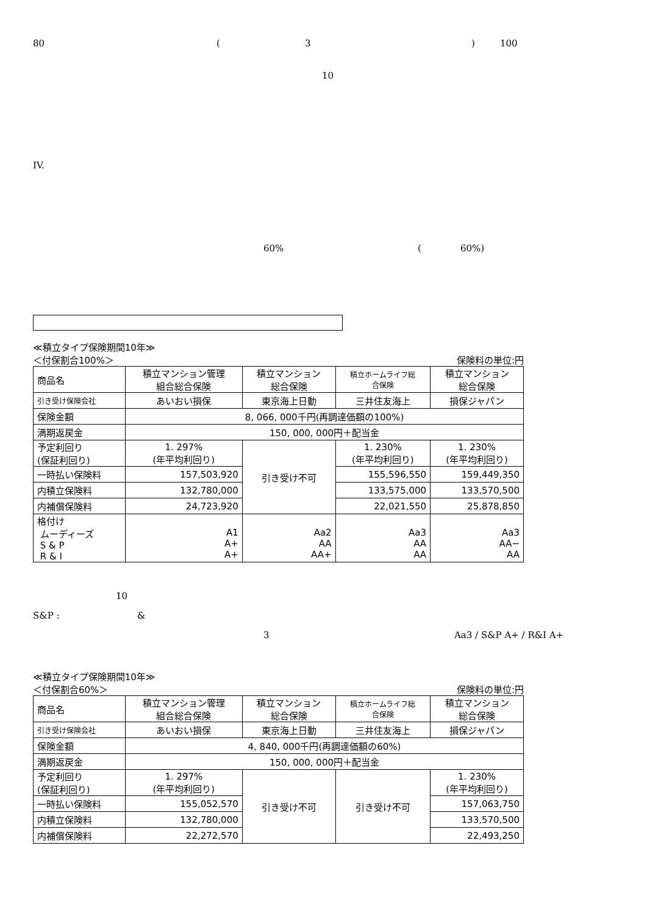80 ( 3 ) 100
10
IV.
60% ( 60%)
≪積立タイプ保険期間10年≫
＜付保割合100%＞ 保険料の単位:円
| 商品名 | 積立マンション管理 組合総合保険 | 積立マンション 総合保険 | 積立ホームライフ総 合保険 | 積立マンション 総合保険 |
| 引き受け保険会社 | あいおい損保 | 東京海上日動 | 三井住友海上 | 損保ジャパン |
| 保険金額 | 8, 066, 000千円(再調達価額の100%) | | | |
| 満期返戻金 | 150, 000, 000円＋配当金 | | | |
| 予定利回り (保証利回り) | 1. 297% (年平均利回り) | 引き受け不可 | 1. 230% (年平均利回り) | 1. 230% (年平均利回り) |
| 一時払い保険料 | 157,503,920 | | 155,596,550 | 159,449,350 |
| 内積立保険料 | 132,780,000 | | 133,575,000 | 133,570,500 |
| 内補償保険料 | 24,723,920 | | 22,021,550 | 25,878,850 |
| 格付け ムーディーズ S & P R & I | A1 A+ A+ | Aa2 AA AA+ | Aa3 AA AA | Aa3 AA− AA |
10
S&P : &
3 Aa3 / S&P A+ / R&I A+
≪積立タイプ保険期間10年≫
＜付保割合60%＞ 保険料の単位:円
| 商品名 | 積立マンション管理 組合総合保険 | 積立マンション 総合保険 | 積立ホームライフ総 合保険 | 積立マンション 総合保険 |
| 引き受け保険会社 | あいおい損保 | 東京海上日動 | 三井住友海上 | 損保ジャパン |
| 保険金額 | 4, 840, 000千円(再調達価額の60%) | | | |
| 満期返戻金 | 150, 000, 000円＋配当金 | | | |
| 予定利回り (保証利回り) | 1. 297% (年平均利回り) | 引き受け不可 | 引き受け不可 | 1. 230% (年平均利回り) |
| 一時払い保険料 | 155,052,570 | | | 157,063,750 |
| 内積立保険料 | 132,780,000 | | | 133,570,500 |
| 内補償保険料 | 22,272,570 | | | 22,493,250 |